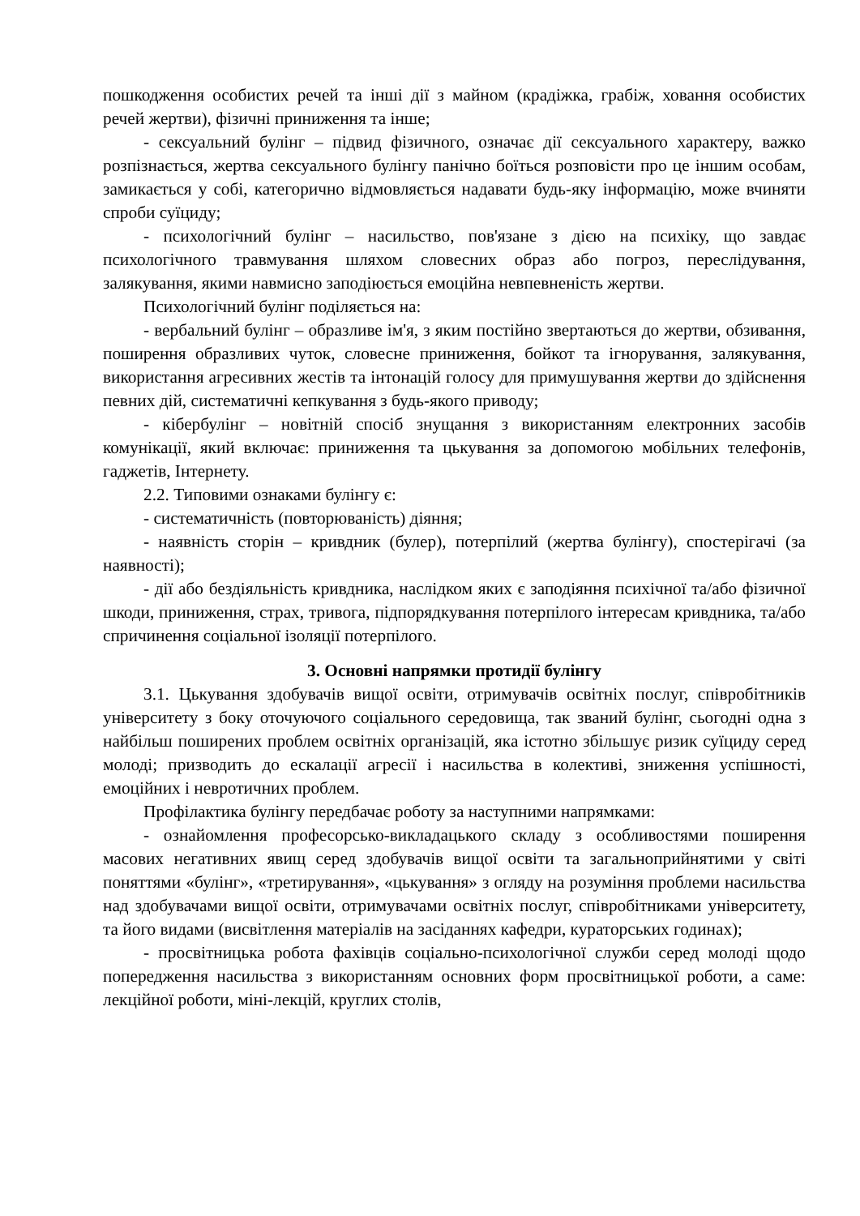пошкодження особистих речей та інші дії з майном (крадіжка, грабіж, ховання особистих речей жертви), фізичні приниження та інше;
- сексуальний булінг – підвид фізичного, означає дії сексуального характеру, важко розпізнається, жертва сексуального булінгу панічно боїться розповісти про це іншим особам, замикається у собі, категорично відмовляється надавати будь-яку інформацію, може вчиняти спроби суїциду;
- психологічний булінг – насильство, пов'язане з дією на психіку, що завдає психологічного травмування шляхом словесних образ або погроз, переслідування, залякування, якими навмисно заподіюється емоційна невпевненість жертви.
Психологічний булінг поділяється на:
- вербальний булінг – образливе ім'я, з яким постійно звертаються до жертви, обзивання, поширення образливих чуток, словесне приниження, бойкот та ігнорування, залякування, використання агресивних жестів та інтонацій голосу для примушування жертви до здійснення певних дій, систематичні кепкування з будь-якого приводу;
- кібербулінг – новітній спосіб знущання з використанням електронних засобів комунікації, який включає: приниження та цькування за допомогою мобільних телефонів, гаджетів, Інтернету.
2.2. Типовими ознаками булінгу є:
- систематичність (повторюваність) діяння;
- наявність сторін – кривдник (булер), потерпілий (жертва булінгу), спостерігачі (за наявності);
- дії або бездіяльність кривдника, наслідком яких є заподіяння психічної та/або фізичної шкоди, приниження, страх, тривога, підпорядкування потерпілого інтересам кривдника, та/або спричинення соціальної ізоляції потерпілого.
3. Основні напрямки протидії булінгу
3.1. Цькування здобувачів вищої освіти, отримувачів освітніх послуг, співробітників університету з боку оточуючого соціального середовища, так званий булінг, сьогодні одна з найбільш поширених проблем освітніх організацій, яка істотно збільшує ризик суїциду серед молоді; призводить до ескалації агресії і насильства в колективі, зниження успішності, емоційних і невротичних проблем.
Профілактика булінгу передбачає роботу за наступними напрямками:
- ознайомлення професорсько-викладацького складу з особливостями поширення масових негативних явищ серед здобувачів вищої освіти та загальноприйнятими у світі поняттями «булінг», «третирування», «цькування» з огляду на розуміння проблеми насильства над здобувачами вищої освіти, отримувачами освітніх послуг, співробітниками університету, та його видами (висвітлення матеріалів на засіданнях кафедри, кураторських годинах);
- просвітницька робота фахівців соціально-психологічної служби серед молоді щодо попередження насильства з використанням основних форм просвітницької роботи, а саме: лекційної роботи, міні-лекцій, круглих столів,